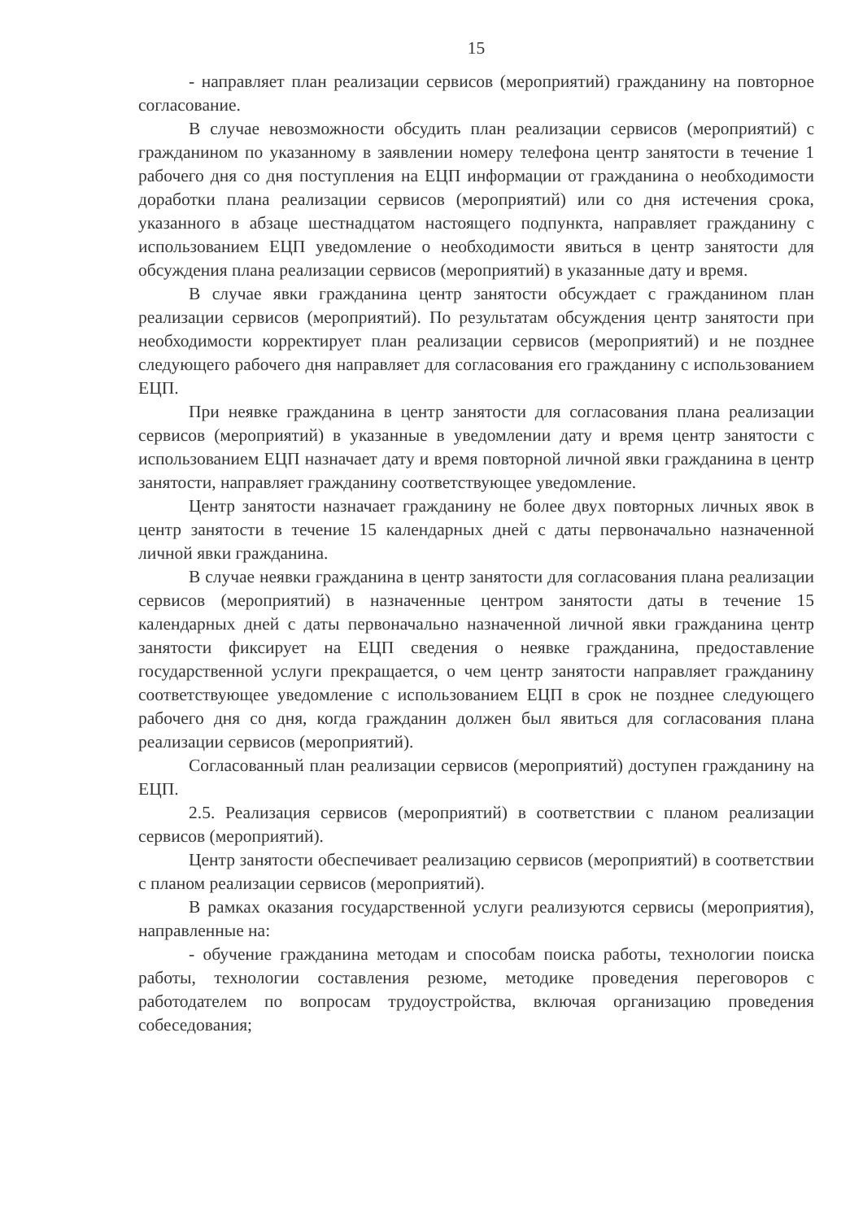15
- направляет план реализации сервисов (мероприятий) гражданину на повторное согласование.
В случае невозможности обсудить план реализации сервисов (мероприятий) с гражданином по указанному в заявлении номеру телефона центр занятости в течение 1 рабочего дня со дня поступления на ЕЦП информации от гражданина о необходимости доработки плана реализации сервисов (мероприятий) или со дня истечения срока, указанного в абзаце шестнадцатом настоящего подпункта, направляет гражданину с использованием ЕЦП уведомление о необходимости явиться в центр занятости для обсуждения плана реализации сервисов (мероприятий) в указанные дату и время.
В случае явки гражданина центр занятости обсуждает с гражданином план реализации сервисов (мероприятий). По результатам обсуждения центр занятости при необходимости корректирует план реализации сервисов (мероприятий) и не позднее следующего рабочего дня направляет для согласования его гражданину с использованием ЕЦП.
При неявке гражданина в центр занятости для согласования плана реализации сервисов (мероприятий) в указанные в уведомлении дату и время центр занятости с использованием ЕЦП назначает дату и время повторной личной явки гражданина в центр занятости, направляет гражданину соответствующее уведомление.
Центр занятости назначает гражданину не более двух повторных личных явок в центр занятости в течение 15 календарных дней с даты первоначально назначенной личной явки гражданина.
В случае неявки гражданина в центр занятости для согласования плана реализации сервисов (мероприятий) в назначенные центром занятости даты в течение 15 календарных дней с даты первоначально назначенной личной явки гражданина центр занятости фиксирует на ЕЦП сведения о неявке гражданина, предоставление государственной услуги прекращается, о чем центр занятости направляет гражданину соответствующее уведомление с использованием ЕЦП в срок не позднее следующего рабочего дня со дня, когда гражданин должен был явиться для согласования плана реализации сервисов (мероприятий).
Согласованный план реализации сервисов (мероприятий) доступен гражданину на ЕЦП.
2.5. Реализация сервисов (мероприятий) в соответствии с планом реализации сервисов (мероприятий).
Центр занятости обеспечивает реализацию сервисов (мероприятий) в соответствии с планом реализации сервисов (мероприятий).
В рамках оказания государственной услуги реализуются сервисы (мероприятия), направленные на:
- обучение гражданина методам и способам поиска работы, технологии поиска работы, технологии составления резюме, методике проведения переговоров с работодателем по вопросам трудоустройства, включая организацию проведения собеседования;